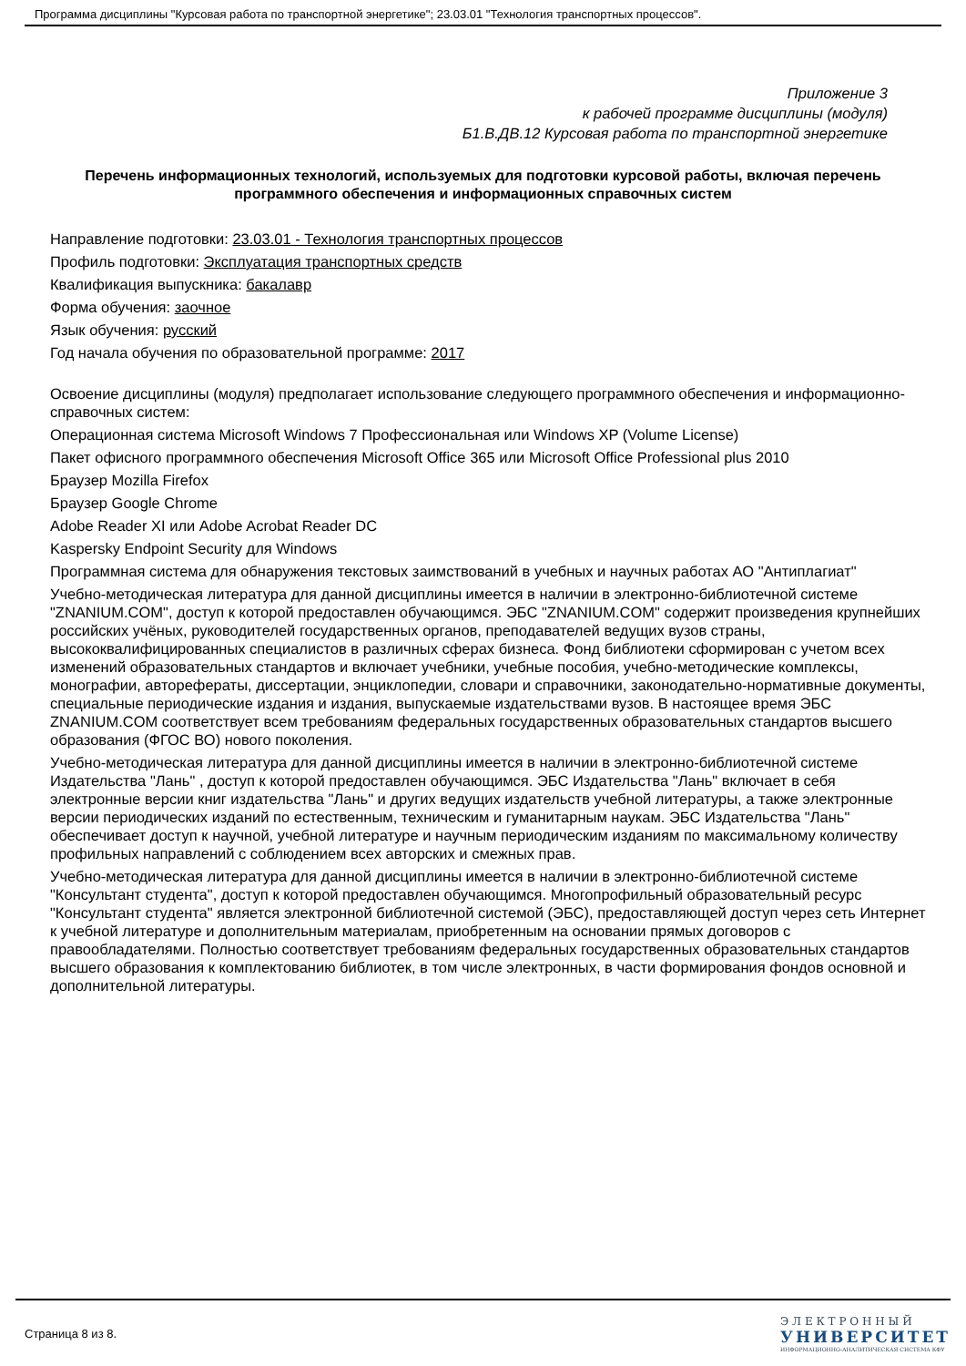Программа дисциплины "Курсовая работа по транспортной энергетике"; 23.03.01 "Технология транспортных процессов".
Приложение 3
к рабочей программе дисциплины (модуля)
Б1.В.ДВ.12 Курсовая работа по транспортной энергетике
Перечень информационных технологий, используемых для подготовки курсовой работы, включая перечень программного обеспечения и информационных справочных систем
Направление подготовки: 23.03.01 - Технология транспортных процессов
Профиль подготовки: Эксплуатация транспортных средств
Квалификация выпускника: бакалавр
Форма обучения: заочное
Язык обучения: русский
Год начала обучения по образовательной программе: 2017
Освоение дисциплины (модуля) предполагает использование следующего программного обеспечения и информационно-справочных систем:
Операционная система Microsoft Windows 7 Профессиональная или Windows XP (Volume License)
Пакет офисного программного обеспечения Microsoft Office 365 или Microsoft Office Professional plus 2010
Браузер Mozilla Firefox
Браузер Google Chrome
Adobe Reader XI или Adobe Acrobat Reader DC
Kaspersky Endpoint Security для Windows
Программная система для обнаружения текстовых заимствований в учебных и научных работах АО "Антиплагиат"
Учебно-методическая литература для данной дисциплины имеется в наличии в электронно-библиотечной системе "ZNANIUM.COM", доступ к которой предоставлен обучающимся. ЭБС "ZNANIUM.COM" содержит произведения крупнейших российских учёных, руководителей государственных органов, преподавателей ведущих вузов страны, высококвалифицированных специалистов в различных сферах бизнеса. Фонд библиотеки сформирован с учетом всех изменений образовательных стандартов и включает учебники, учебные пособия, учебно-методические комплексы, монографии, авторефераты, диссертации, энциклопедии, словари и справочники, законодательно-нормативные документы, специальные периодические издания и издания, выпускаемые издательствами вузов. В настоящее время ЭБС ZNANIUM.COM соответствует всем требованиям федеральных государственных образовательных стандартов высшего образования (ФГОС ВО) нового поколения.
Учебно-методическая литература для данной дисциплины имеется в наличии в электронно-библиотечной системе Издательства "Лань" , доступ к которой предоставлен обучающимся. ЭБС Издательства "Лань" включает в себя электронные версии книг издательства "Лань" и других ведущих издательств учебной литературы, а также электронные версии периодических изданий по естественным, техническим и гуманитарным наукам. ЭБС Издательства "Лань" обеспечивает доступ к научной, учебной литературе и научным периодическим изданиям по максимальному количеству профильных направлений с соблюдением всех авторских и смежных прав.
Учебно-методическая литература для данной дисциплины имеется в наличии в электронно-библиотечной системе "Консультант студента", доступ к которой предоставлен обучающимся. Многопрофильный образовательный ресурс "Консультант студента" является электронной библиотечной системой (ЭБС), предоставляющей доступ через сеть Интернет к учебной литературе и дополнительным материалам, приобретенным на основании прямых договоров с правообладателями. Полностью соответствует требованиям федеральных государственных образовательных стандартов высшего образования к комплектованию библиотек, в том числе электронных, в части формирования фондов основной и дополнительной литературы.
Страница 8 из 8.
Э Л Е К Т Р О Н Н Ы Й
УНИВЕРСИТЕТ
ИНФОРМАЦИОННО-АНАЛИТИЧЕСКАЯ СИСТЕМА КФУ